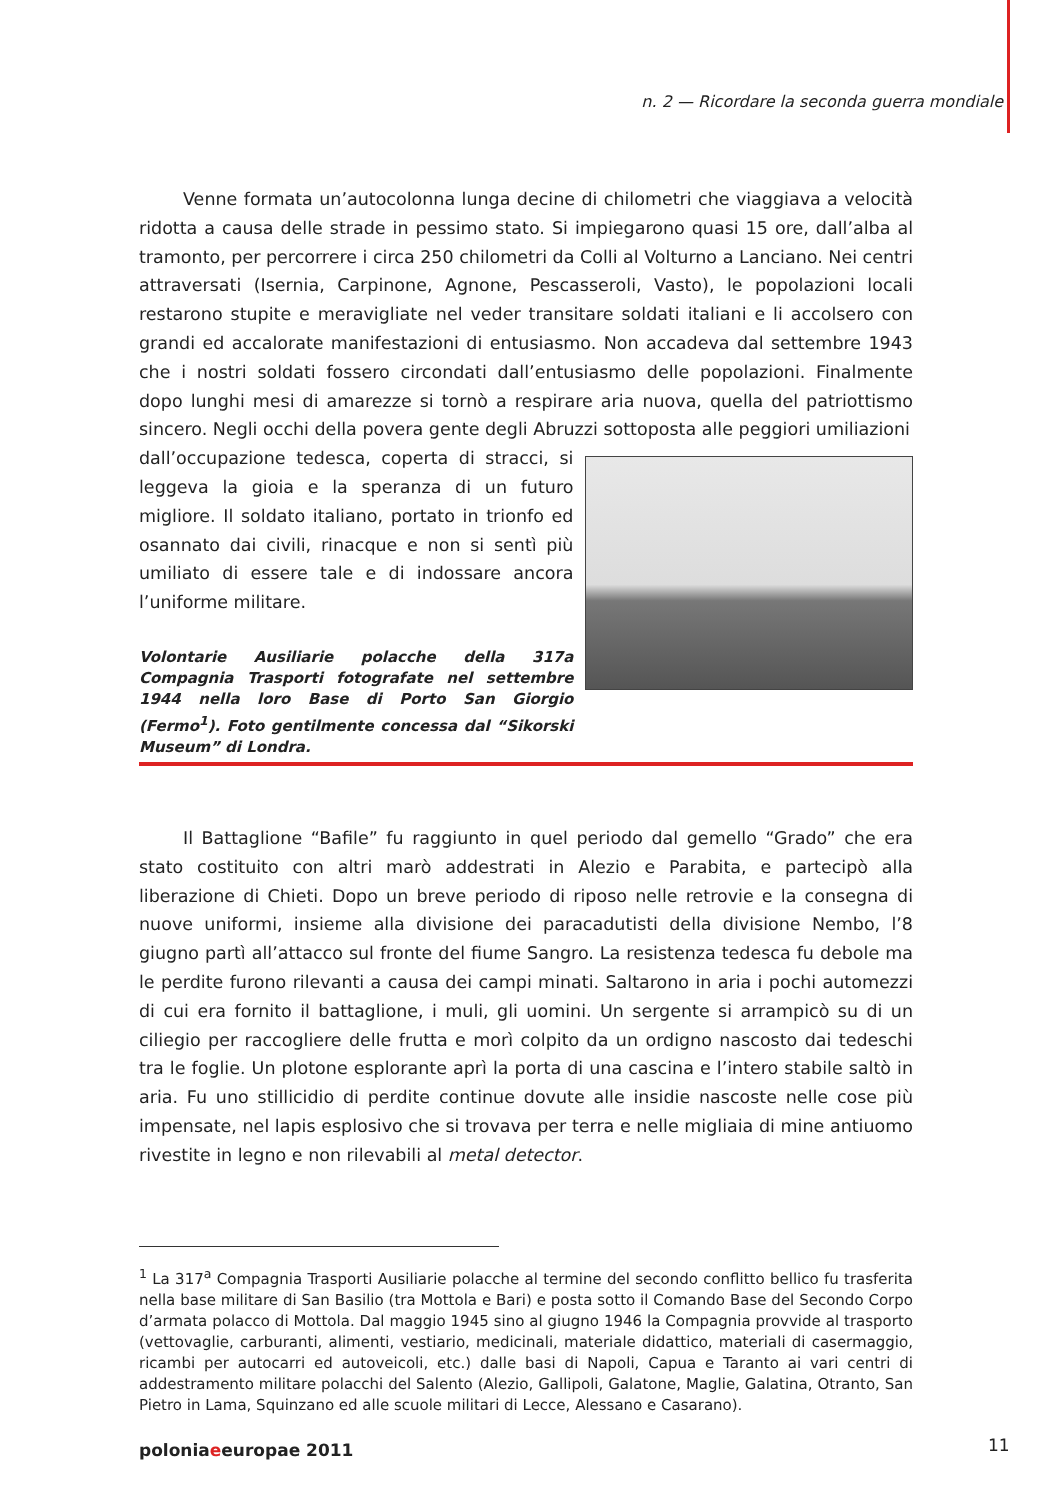n. 2 — Ricordare la seconda guerra mondiale
Venne formata un’autocolonna lunga decine di chilometri che viaggiava a velocità ridotta a causa delle strade in pessimo stato. Si impiegarono quasi 15 ore, dall’alba al tramonto, per percorrere i circa 250 chilometri da Colli al Volturno a Lanciano. Nei centri attraversati (Isernia, Carpinone, Agnone, Pescasseroli, Vasto), le popolazioni locali restarono stupite e meravigliate nel veder transitare soldati italiani e li accolsero con grandi ed accalorate manifestazioni di entusiasmo. Non accadeva dal settembre 1943 che i nostri soldati fossero circondati dall’entusiasmo delle popolazioni. Finalmente dopo lunghi mesi di amarezze si tornò a respirare aria nuova, quella del patriottismo sincero. Negli occhi della povera gente degli Abruzzi sottoposta alle peggiori umiliazioni
dall’occupazione tedesca, coperta di stracci, si leggeva la gioia e la speranza di un futuro migliore. Il soldato italiano, portato in trionfo ed osannato dai civili, rinacque e non si sentì più umiliato di essere tale e di indossare ancora l’uniforme militare.
Volontarie Ausiliarie polacche della 317a Compagnia Trasporti fotografate nel settembre 1944 nella loro Base di Porto San Giorgio (Fermo<sup>1</sup>). Foto gentilmente concessa dal “Sikorski Museum” di Londra.
Il Battaglione “Bafile” fu raggiunto in quel periodo dal gemello “Grado” che era stato costituito con altri marò addestrati in Alezio e Parabita, e partecipò alla liberazione di Chieti. Dopo un breve periodo di riposo nelle retrovie e la consegna di nuove uniformi, insieme alla divisione dei paracadutisti della divisione Nembo, l’8 giugno partì all’attacco sul fronte del fiume Sangro. La resistenza tedesca fu debole ma le perdite furono rilevanti a causa dei campi minati. Saltarono in aria i pochi automezzi di cui era fornito il battaglione, i muli, gli uomini. Un sergente si arrampicò su di un ciliegio per raccogliere delle frutta e morì colpito da un ordigno nascosto dai tedeschi tra le foglie. Un plotone esplorante aprì la porta di una cascina e l’intero stabile saltò in aria. Fu uno stillicidio di perdite continue dovute alle insidie nascoste nelle cose più impensate, nel lapis esplosivo che si trovava per terra e nelle migliaia di mine antiuomo rivestite in legno e non rilevabili al metal detector.
<sup>1</sup> La 317<sup>a</sup> Compagnia Trasporti Ausiliarie polacche al termine del secondo conflitto bellico fu trasferita nella base militare di San Basilio (tra Mottola e Bari) e posta sotto il Comando Base del Secondo Corpo d’armata polacco di Mottola. Dal maggio 1945 sino al giugno 1946 la Compagnia provvide al trasporto (vettovaglie, carburanti, alimenti, vestiario, medicinali, materiale didattico, materiali di casermaggio, ricambi per autocarri ed autoveicoli, etc.) dalle basi di Napoli, Capua e Taranto ai vari centri di addestramento militare polacchi del Salento (Alezio, Gallipoli, Galatone, Maglie, Galatina, Otranto, San Pietro in Lama, Squinzano ed alle scuole militari di Lecce, Alessano e Casarano).
poloniaeeuropae 2011 11